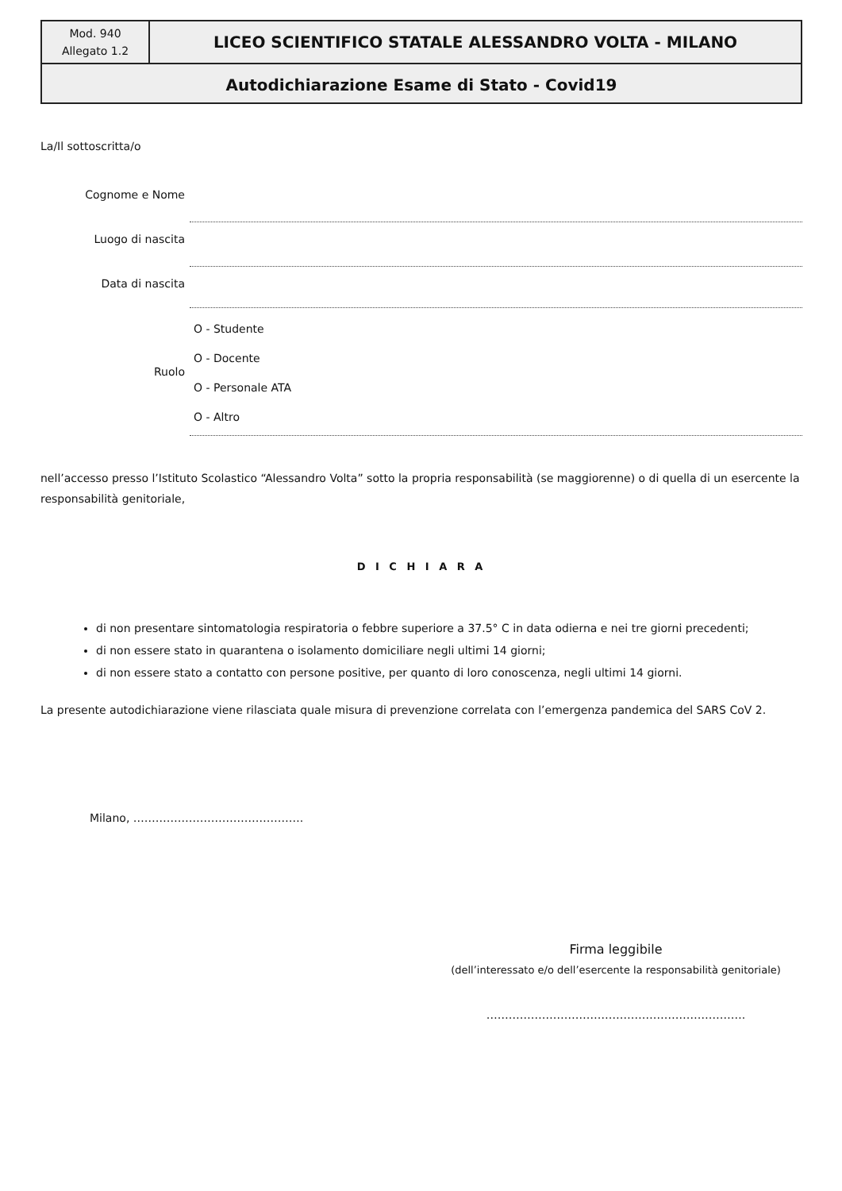| Mod. 940 Allegato 1.2 | LICEO SCIENTIFICO STATALE ALESSANDRO VOLTA - MILANO |
| Autodichiarazione Esame di Stato - Covid19 | |
La/Il sottoscritta/o
| Cognome e Nome | |
| Luogo di nascita | |
| Data di nascita | |
| Ruolo | O - Studente O - Docente O - Personale ATA O - Altro |
nell’accesso presso l’Istituto Scolastico “Alessandro Volta” sotto la propria responsabilità (se maggiorenne) o di quella di un esercente la responsabilità genitoriale,
D I C H I A R A
di non presentare sintomatologia respiratoria o febbre superiore a 37.5° C in data odierna e nei tre giorni precedenti;
di non essere stato in quarantena o isolamento domiciliare negli ultimi 14 giorni;
di non essere stato a contatto con persone positive, per quanto di loro conoscenza, negli ultimi 14 giorni.
La presente autodichiarazione viene rilasciata quale misura di prevenzione correlata con l’emergenza pandemica del SARS CoV 2.
Milano, ……………………………………….
Firma leggibile
(dell’interessato e/o dell’esercente la responsabilità genitoriale)
…………………………………………………………….